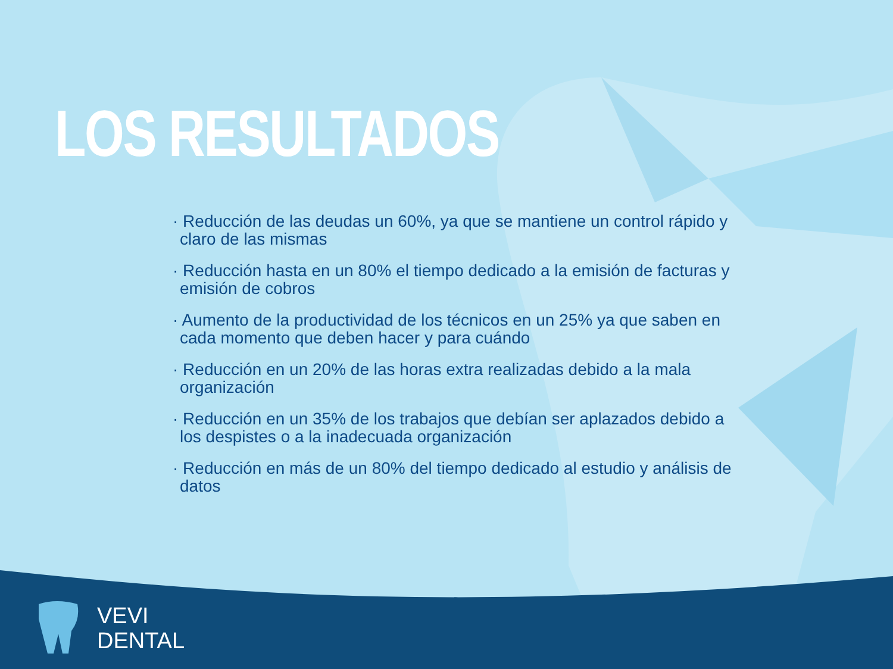LOS RESULTADOS
· Reducción de las deudas un 60%, ya que se mantiene un control rápido y claro de las mismas
· Reducción hasta en un 80% el tiempo dedicado a la emisión de facturas y emisión de cobros
· Aumento de la productividad de los técnicos en un 25% ya que saben en cada momento que deben hacer y para cuándo
· Reducción en un 20% de las horas extra realizadas debido a la mala organización
· Reducción en un 35% de los trabajos que debían ser aplazados debido a los despistes o a la inadecuada organización
· Reducción en más de un 80% del tiempo dedicado al estudio y análisis de datos
VEVI
DENTAL